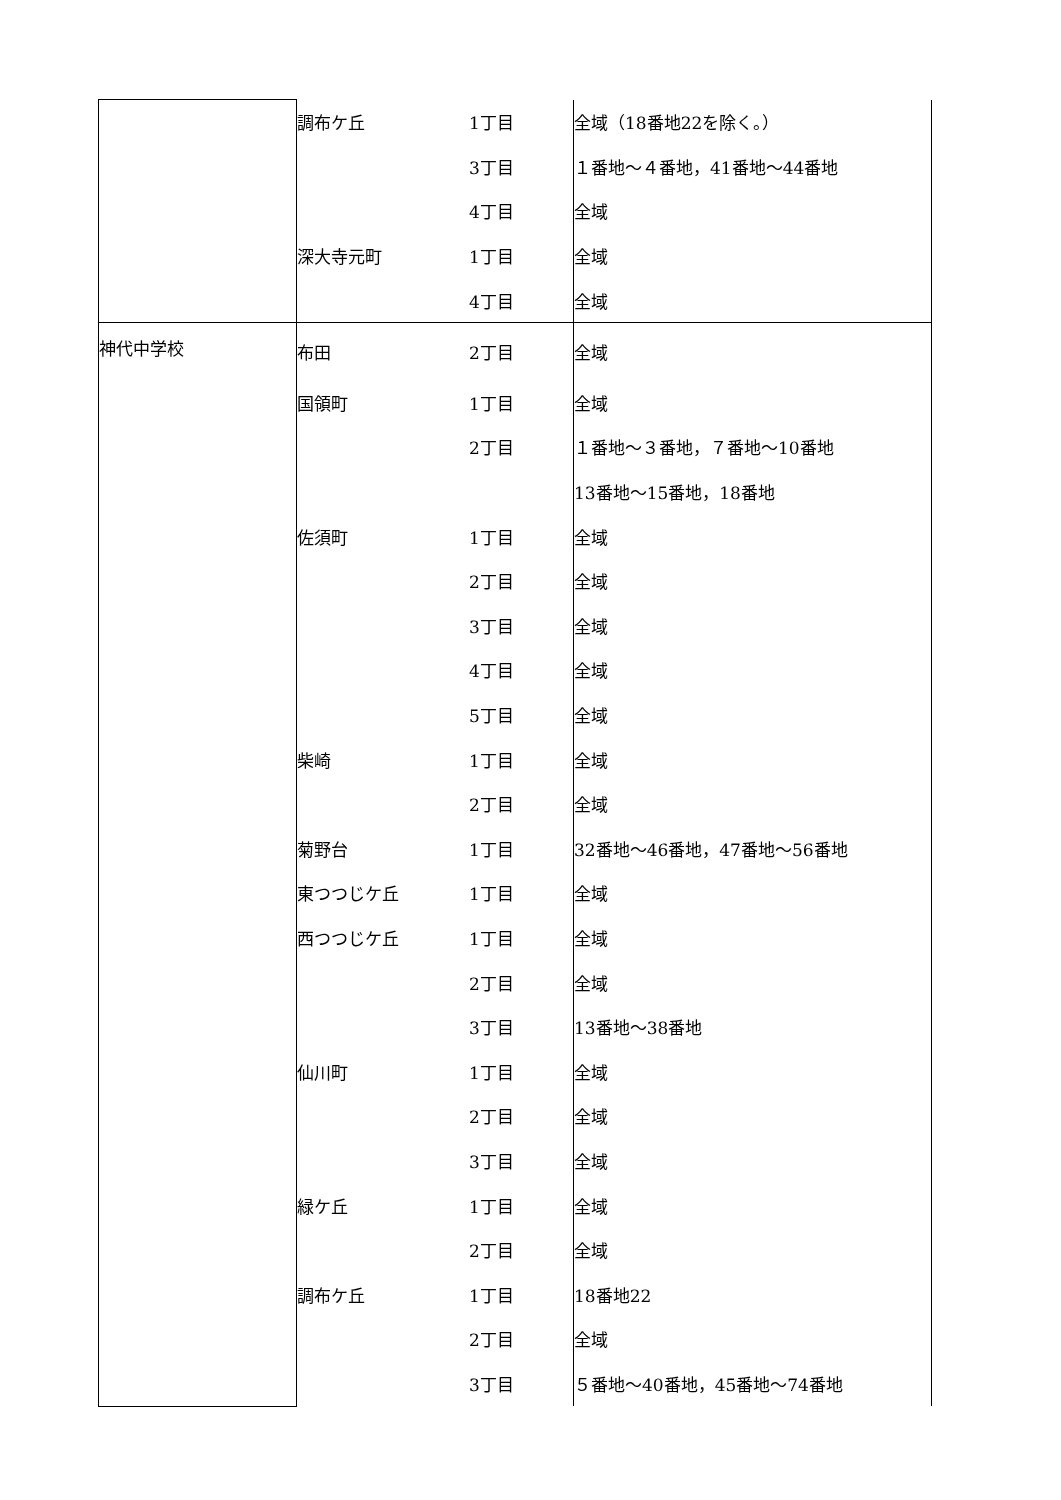| | 調布ケ丘 | 1丁目 | 全域（18番地22を除く。） |
| | | 3丁目 | １番地～４番地，41番地～44番地 |
| | | 4丁目 | 全域 |
| | 深大寺元町 | 1丁目 | 全域 |
| | | 4丁目 | 全域 |
| 神代中学校 | 布田 | 2丁目 | 全域 |
| | 国領町 | 1丁目 | 全域 |
| | | 2丁目 | １番地～３番地，７番地～10番地 |
| | | | 13番地～15番地，18番地 |
| | 佐須町 | 1丁目 | 全域 |
| | | 2丁目 | 全域 |
| | | 3丁目 | 全域 |
| | | 4丁目 | 全域 |
| | | 5丁目 | 全域 |
| | 柴崎 | 1丁目 | 全域 |
| | | 2丁目 | 全域 |
| | 菊野台 | 1丁目 | 32番地～46番地，47番地～56番地 |
| | 東つつじケ丘 | 1丁目 | 全域 |
| | 西つつじケ丘 | 1丁目 | 全域 |
| | | 2丁目 | 全域 |
| | | 3丁目 | 13番地～38番地 |
| | 仙川町 | 1丁目 | 全域 |
| | | 2丁目 | 全域 |
| | | 3丁目 | 全域 |
| | 緑ケ丘 | 1丁目 | 全域 |
| | | 2丁目 | 全域 |
| | 調布ケ丘 | 1丁目 | 18番地22 |
| | | 2丁目 | 全域 |
| | | 3丁目 | ５番地～40番地，45番地～74番地 |